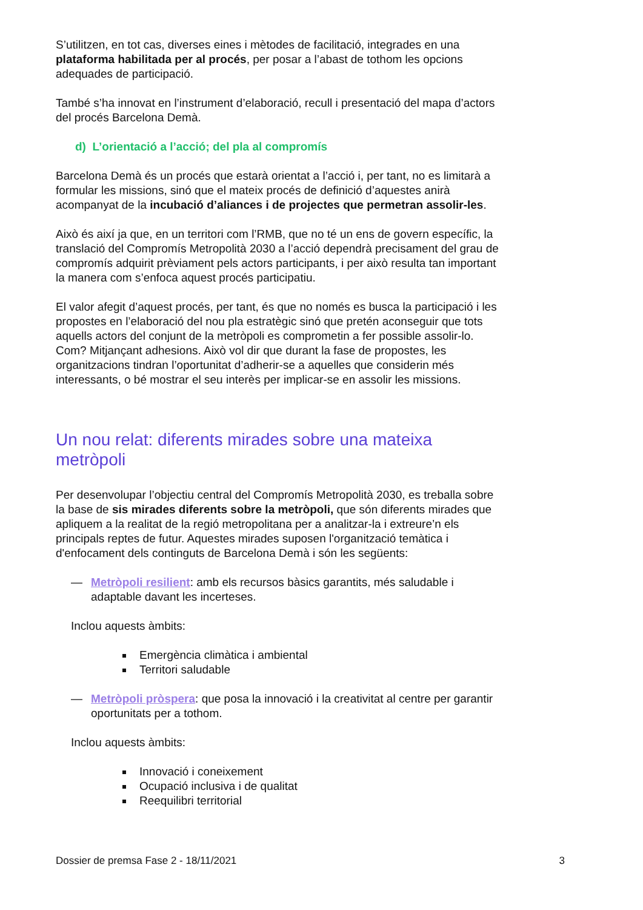S’utilitzen, en tot cas, diverses eines i mètodes de facilitació, integrades en una plataforma habilitada per al procés, per posar a l’abast de tothom les opcions adequades de participació.
També s’ha innovat en l’instrument d’elaboració, recull i presentació del mapa d’actors del procés Barcelona Demà.
d) L’orientació a l’acció; del pla al compromís
Barcelona Demà és un procés que estarà orientat a l’acció i, per tant, no es limitarà a formular les missions, sinó que el mateix procés de definició d’aquestes anirà acompanyat de la incubació d’aliances i de projectes que permetran assolir-les.
Això és així ja que, en un territori com l’RMB, que no té un ens de govern específic, la translació del Compromís Metropolità 2030 a l’acció dependrà precisament del grau de compromís adquirit prèviament pels actors participants, i per això resulta tan important la manera com s’enfoca aquest procés participatiu.
El valor afegit d’aquest procés, per tant, és que no només es busca la participació i les propostes en l’elaboració del nou pla estratègic sinó que pretén aconseguir que tots aquells actors del conjunt de la metròpoli es comprometin a fer possible assolir-lo. Com? Mitjançant adhesions. Això vol dir que durant la fase de propostes, les organitzacions tindran l’oportunitat d’adherir-se a aquelles que considerin més interessants, o bé mostrar el seu interès per implicar-se en assolir les missions.
Un nou relat: diferents mirades sobre una mateixa metròpoli
Per desenvolupar l’objectiu central del Compromís Metropolità 2030, es treballa sobre la base de sis mirades diferents sobre la metròpoli, que són diferents mirades que apliquem a la realitat de la regió metropolitana per a analitzar-la i extreure’n els principals reptes de futur. Aquestes mirades suposen l'organització temàtica i d'enfocament dels continguts de Barcelona Demà i són les següents:
— Metròpoli resilient: amb els recursos bàsics garantits, més saludable i adaptable davant les incerteses.
Inclou aquests àmbits:
Emergència climàtica i ambiental
Territori saludable
— Metròpoli pròspera: que posa la innovació i la creativitat al centre per garantir oportunitats per a tothom.
Inclou aquests àmbits:
Innovació i coneixement
Ocupació inclusiva i de qualitat
Reequilibri territorial
Dossier de premsa Fase 2 - 18/11/2021 3